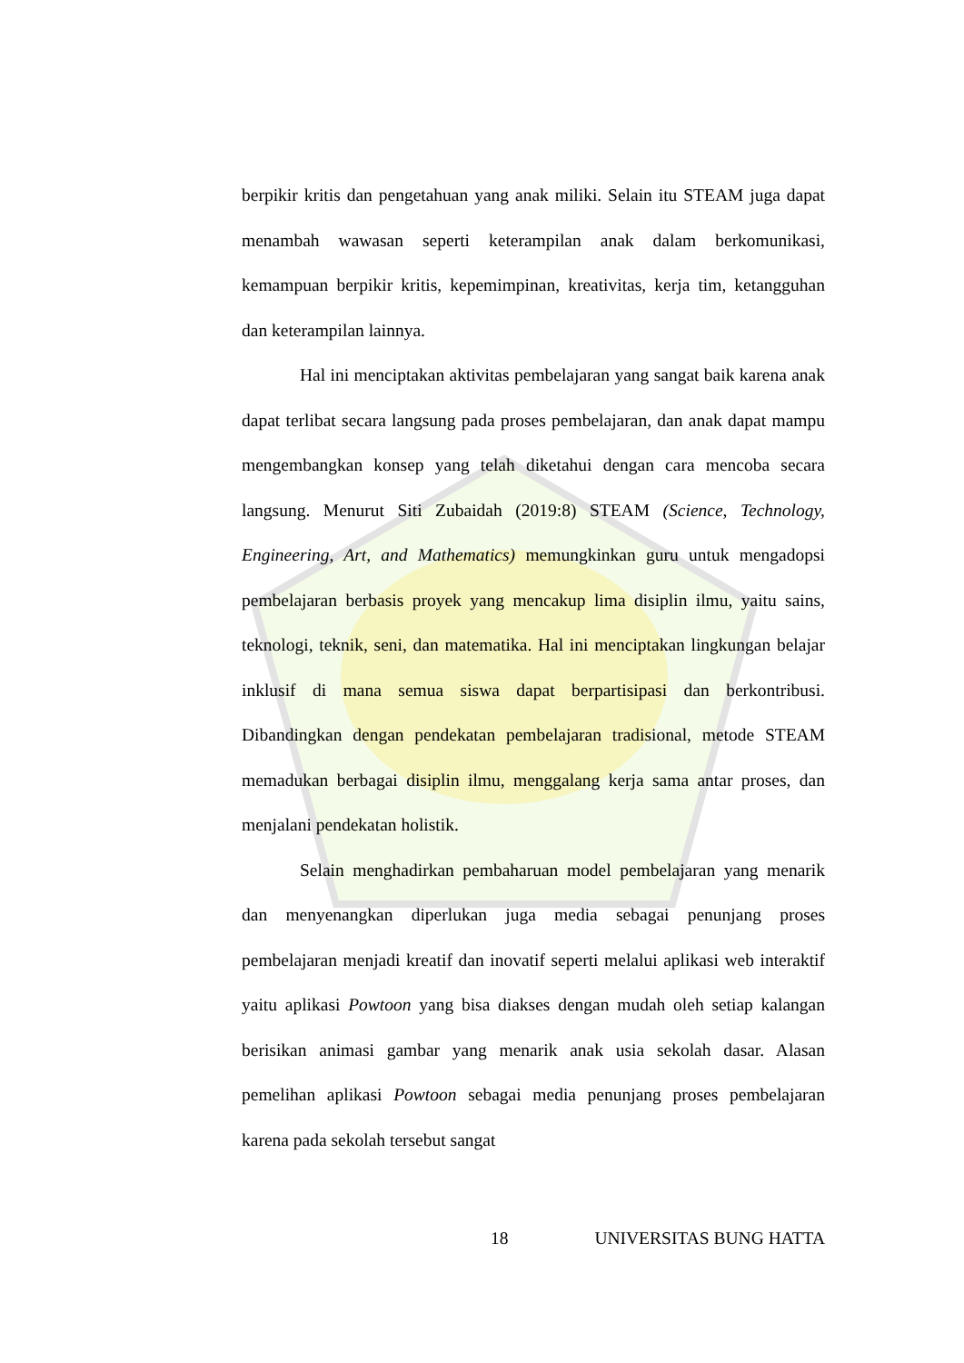berpikir kritis dan pengetahuan yang anak miliki. Selain itu STEAM juga dapat menambah wawasan seperti keterampilan anak dalam berkomunikasi, kemampuan berpikir kritis, kepemimpinan, kreativitas, kerja tim, ketangguhan dan keterampilan lainnya.
Hal ini menciptakan aktivitas pembelajaran yang sangat baik karena anak dapat terlibat secara langsung pada proses pembelajaran, dan anak dapat mampu mengembangkan konsep yang telah diketahui dengan cara mencoba secara langsung. Menurut Siti Zubaidah (2019:8) STEAM (Science, Technology, Engineering, Art, and Mathematics) memungkinkan guru untuk mengadopsi pembelajaran berbasis proyek yang mencakup lima disiplin ilmu, yaitu sains, teknologi, teknik, seni, dan matematika. Hal ini menciptakan lingkungan belajar inklusif di mana semua siswa dapat berpartisipasi dan berkontribusi. Dibandingkan dengan pendekatan pembelajaran tradisional, metode STEAM memadukan berbagai disiplin ilmu, menggalang kerja sama antar proses, dan menjalani pendekatan holistik.
Selain menghadirkan pembaharuan model pembelajaran yang menarik dan menyenangkan diperlukan juga media sebagai penunjang proses pembelajaran menjadi kreatif dan inovatif seperti melalui aplikasi web interaktif yaitu aplikasi Powtoon yang bisa diakses dengan mudah oleh setiap kalangan berisikan animasi gambar yang menarik anak usia sekolah dasar. Alasan pemelihan aplikasi Powtoon sebagai media penunjang proses pembelajaran karena pada sekolah tersebut sangat
18 UNIVERSITAS BUNG HATTA